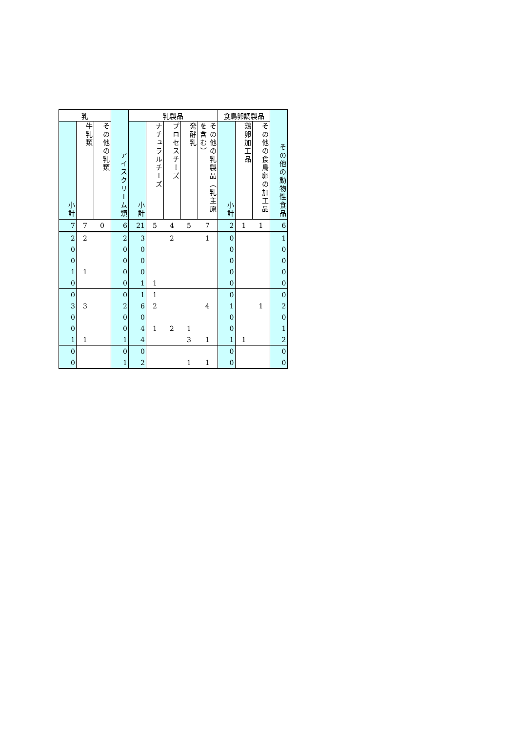| 乳 | | | アイスクリーム類 | 乳製品 | | | | | 食鳥卵調製品 | | | その他の動物性食品 |
| --- | --- | --- | --- | --- | --- | --- | --- | --- | --- | --- | --- | --- |
| 小計 | 牛乳類 | その他の乳類 | | 小計 | ナチュラルチーズ | プロセスチーズ | 発酵乳 | その他の乳製品（乳主原を含む） | 小計 | 鶏卵加工品 | その他の食鳥卵の加工品 | |
| 7 | 7 | 0 | 6 | 21 | 5 | 4 | 5 | 7 | 2 | 1 | 1 | 6 |
| 2 | 2 | | 2 | 3 | | 2 | | 1 | 0 | | | 1 |
| 0 | | | 0 | 0 | | | | | 0 | | | 0 |
| 0 | | | 0 | 0 | | | | | 0 | | | 0 |
| 1 | 1 | | 0 | 0 | | | | | 0 | | | 0 |
| 0 | | | 0 | 1 | 1 | | | | 0 | | | 0 |
| 0 | | | 0 | 1 | 1 | | | | 0 | | | 0 |
| 3 | 3 | | 2 | 6 | 2 | | | 4 | 1 | | 1 | 2 |
| 0 | | | 0 | 0 | | | | | 0 | | | 0 |
| 0 | | | 0 | 4 | 1 | 2 | 1 | | 0 | | | 1 |
| 1 | 1 | | 1 | 4 | | | 3 | 1 | 1 | 1 | | 2 |
| 0 | | | 0 | 0 | | | | | 0 | | | 0 |
| 0 | | | 1 | 2 | | | 1 | 1 | 0 | | | 0 |